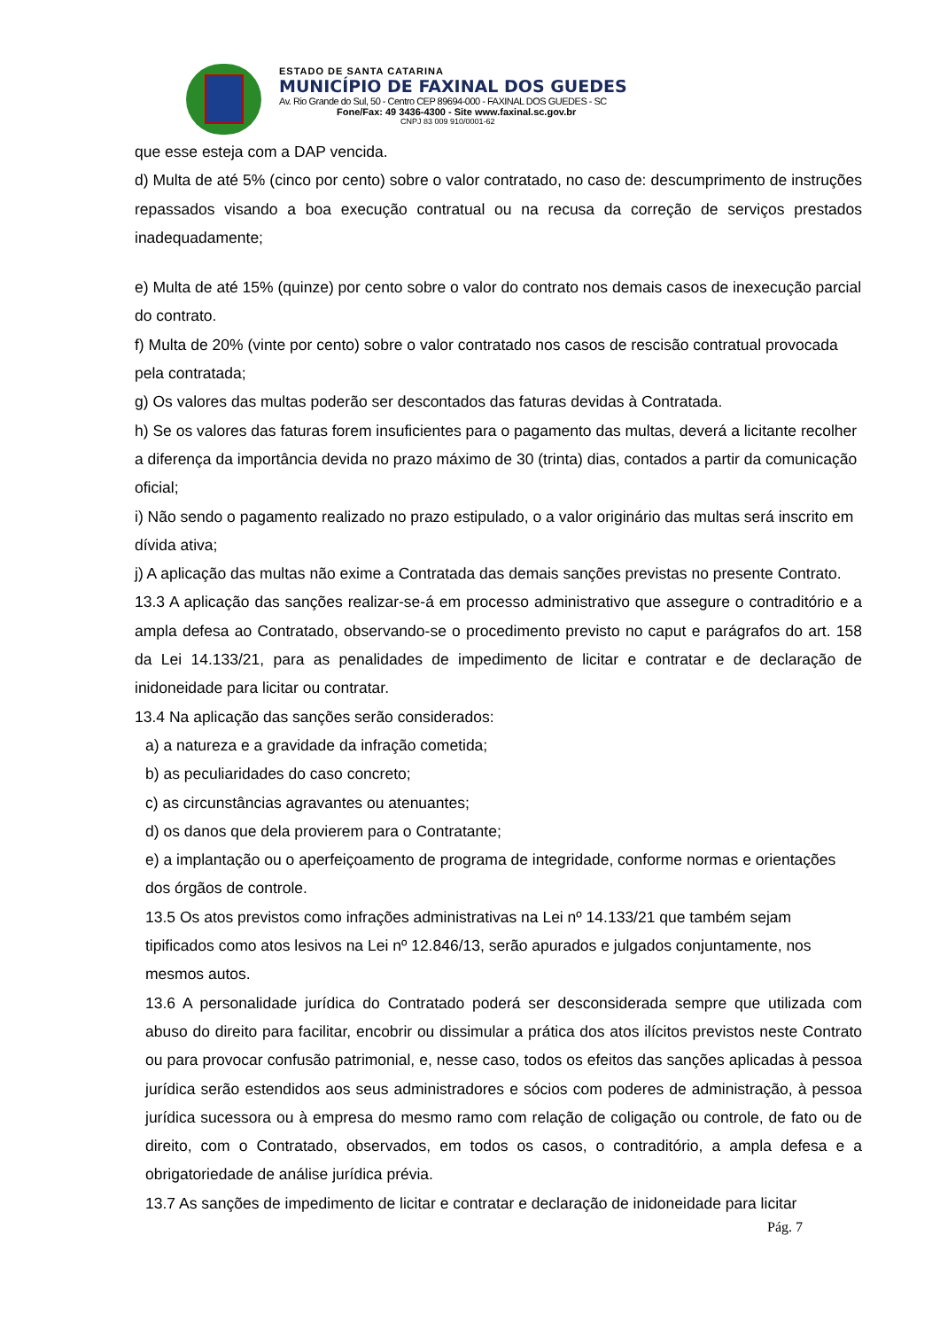ESTADO DE SANTA CATARINA
MUNICÍPIO DE FAXINAL DOS GUEDES
Av. Rio Grande do Sul, 50 - Centro CEP 89694-000 - FAXINAL DOS GUEDES - SC
Fone/Fax: 49 3436-4300 - Site www.faxinal.sc.gov.br
CNPJ 83 009 910/0001-62
que esse esteja com a DAP vencida.
d) Multa de até 5% (cinco por cento) sobre o valor contratado, no caso de: descumprimento de instruções repassados visando a boa execução contratual ou na recusa da correção de serviços prestados inadequadamente;
e) Multa de até 15% (quinze) por cento sobre o valor do contrato nos demais casos de inexecução parcial do contrato.
f) Multa de 20% (vinte por cento) sobre o valor contratado nos casos de rescisão contratual provocada pela contratada;
g) Os valores das multas poderão ser descontados das faturas devidas à Contratada.
h) Se os valores das faturas forem insuficientes para o pagamento das multas, deverá a licitante recolher a diferença da importância devida no prazo máximo de 30 (trinta) dias, contados a partir da comunicação oficial;
i) Não sendo o pagamento realizado no prazo estipulado, o a valor originário das multas será inscrito em dívida ativa;
j) A aplicação das multas não exime a Contratada das demais sanções previstas no presente Contrato.
13.3 A aplicação das sanções realizar-se-á em processo administrativo que assegure o contraditório e a ampla defesa ao Contratado, observando-se o procedimento previsto no caput e parágrafos do art. 158 da Lei 14.133/21, para as penalidades de impedimento de licitar e contratar e de declaração de inidoneidade para licitar ou contratar.
13.4 Na aplicação das sanções serão considerados:
a) a natureza e a gravidade da infração cometida;
b) as peculiaridades do caso concreto;
c) as circunstâncias agravantes ou atenuantes;
d) os danos que dela provierem para o Contratante;
e) a implantação ou o aperfeiçoamento de programa de integridade, conforme normas e orientações dos órgãos de controle.
13.5 Os atos previstos como infrações administrativas na Lei nº 14.133/21 que também sejam tipificados como atos lesivos na Lei nº 12.846/13, serão apurados e julgados conjuntamente, nos mesmos autos.
13.6 A personalidade jurídica do Contratado poderá ser desconsiderada sempre que utilizada com abuso do direito para facilitar, encobrir ou dissimular a prática dos atos ilícitos previstos neste Contrato ou para provocar confusão patrimonial, e, nesse caso, todos os efeitos das sanções aplicadas à pessoa jurídica serão estendidos aos seus administradores e sócios com poderes de administração, à pessoa jurídica sucessora ou à empresa do mesmo ramo com relação de coligação ou controle, de fato ou de direito, com o Contratado, observados, em todos os casos, o contraditório, a ampla defesa e a obrigatoriedade de análise jurídica prévia.
13.7 As sanções de impedimento de licitar e contratar e declaração de inidoneidade para licitar
Pág. 7